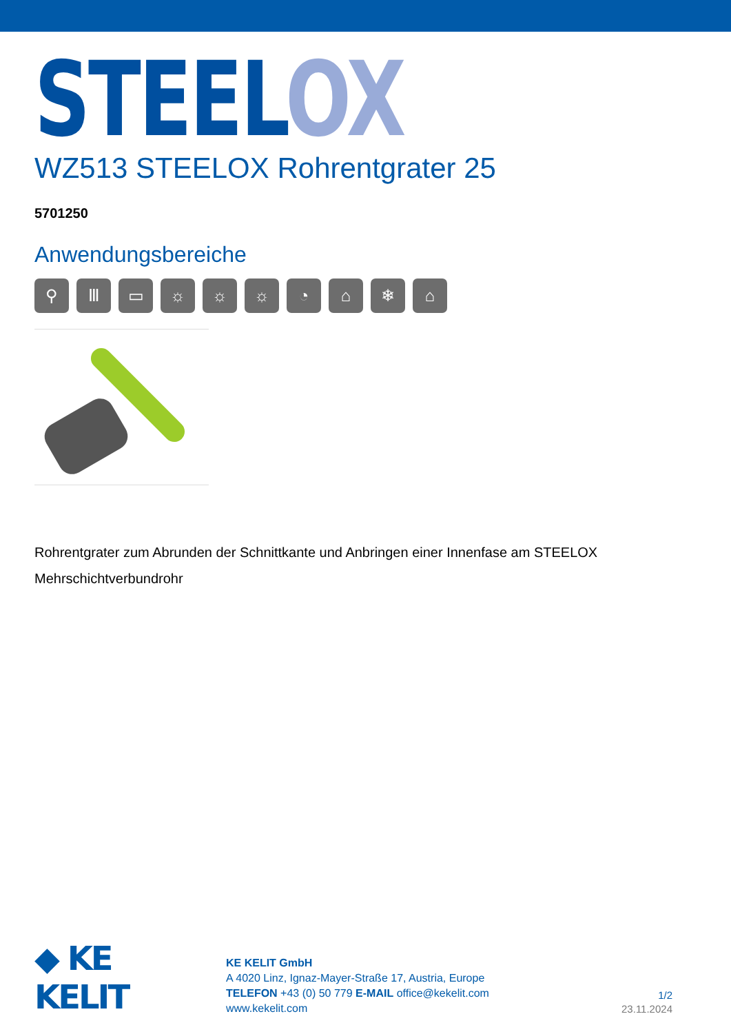STEEL OX
WZ513 STEELOX Rohrentgrater 25
5701250
Anwendungsbereiche
⚲ Ⅲ ▭ ☼ ☼ ☼ ◔ ⌂ ❄ ⌂
Rohrentgrater zum Abrunden der Schnittkante und Anbringen einer Innenfase am STEELOX Mehrschichtverbundrohr
◆ KE KELIT
KE KELIT GmbH
A 4020 Linz, Ignaz-Mayer-Straße 17, Austria, Europe
TELEFON +43 (0) 50 779 E-MAIL office@kekelit.com
www.kekelit.com
1/2
23.11.2024